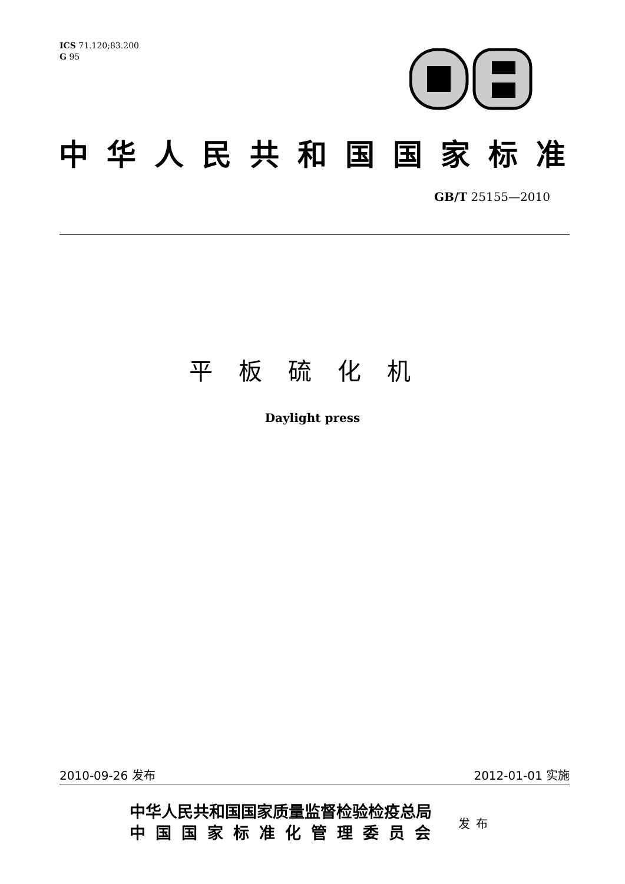ICS 71.120;83.200
G 95
中华人民共和国国家标准
GB/T 25155—2010
平板硫化机
Daylight press
2010-09-26 发布 2012-01-01 实施
中华人民共和国国家质量监督检验检疫总局
中国国家标准化管理委员会
发布